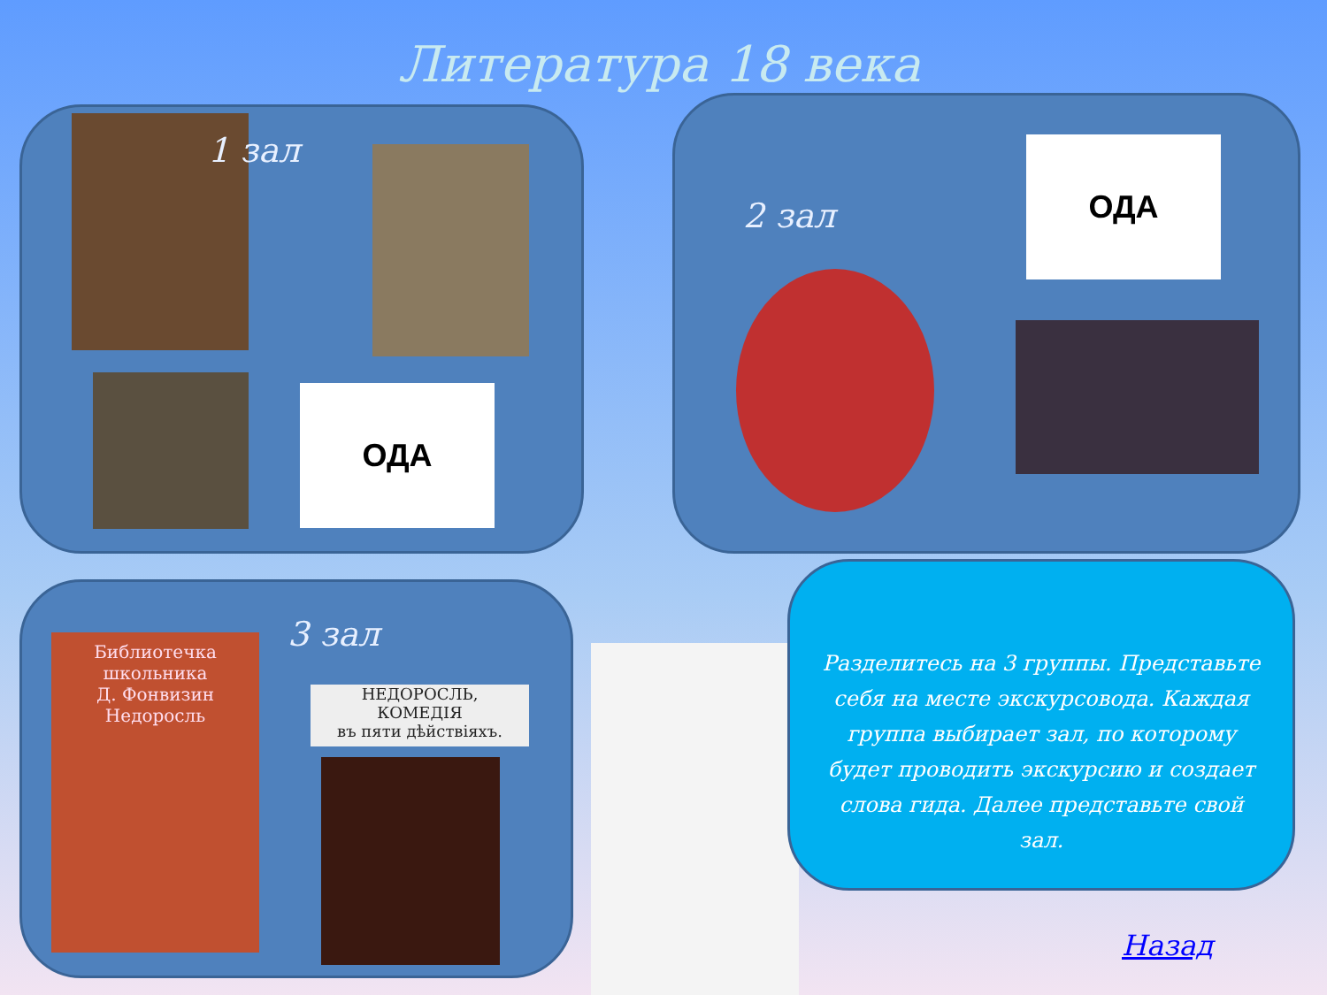Литература 18 века
1 зал
ОДА
2 зал
ОДА
3 зал
Библиотечка школьника
Д. Фонвизин
Недоросль
НЕДОРОСЛЬ,
КОМЕДІЯ
въ пяти дѣйствіяхъ.
Разделитесь на 3 группы. Представьте себя на месте экскурсовода. Каждая группа выбирает зал, по которому будет проводить экскурсию и создает слова гида. Далее представьте свой зал.
Назад